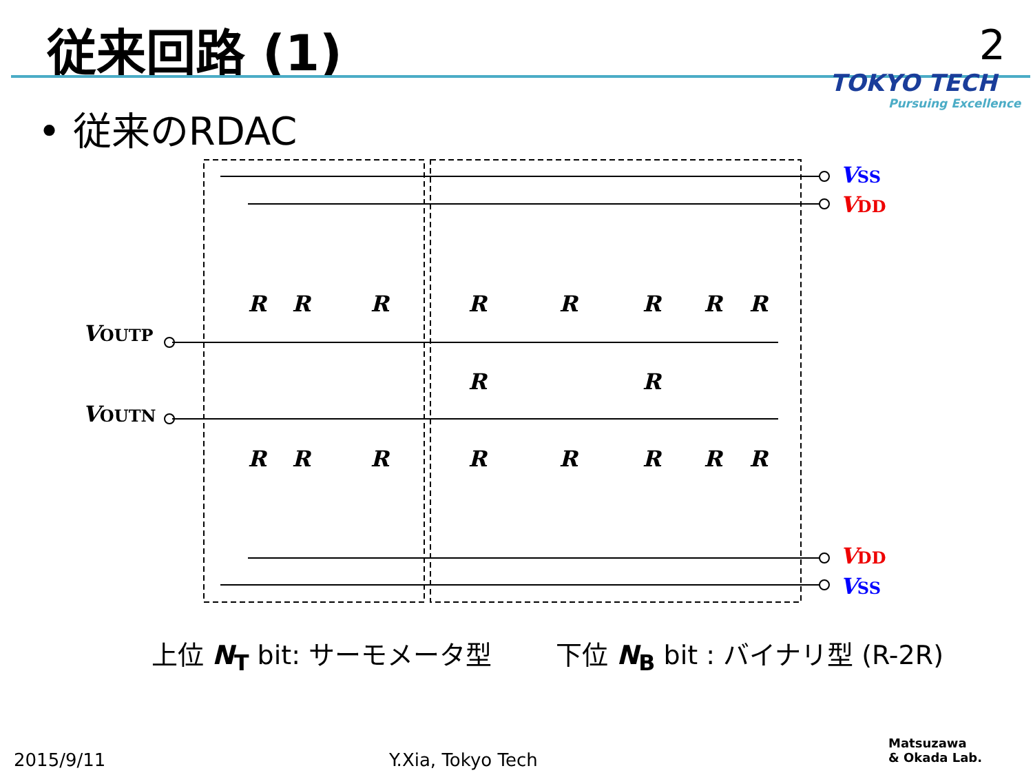従来回路 (1) 2
TOKYO TECH
Pursuing Excellence
• 従来のRDAC
VSS
VDD
VDD
VSS
VOUTP
VOUTN
R
R
R
R
R
R
R
R
R
R
R
R
R
R
R
R
R
R
上位 N<sub>T</sub> bit: サーモメータ型 下位 N<sub>B</sub> bit : バイナリ型 (R-2R)
2015/9/11 Y.Xia, Tokyo Tech
Matsuzawa
& Okada Lab.